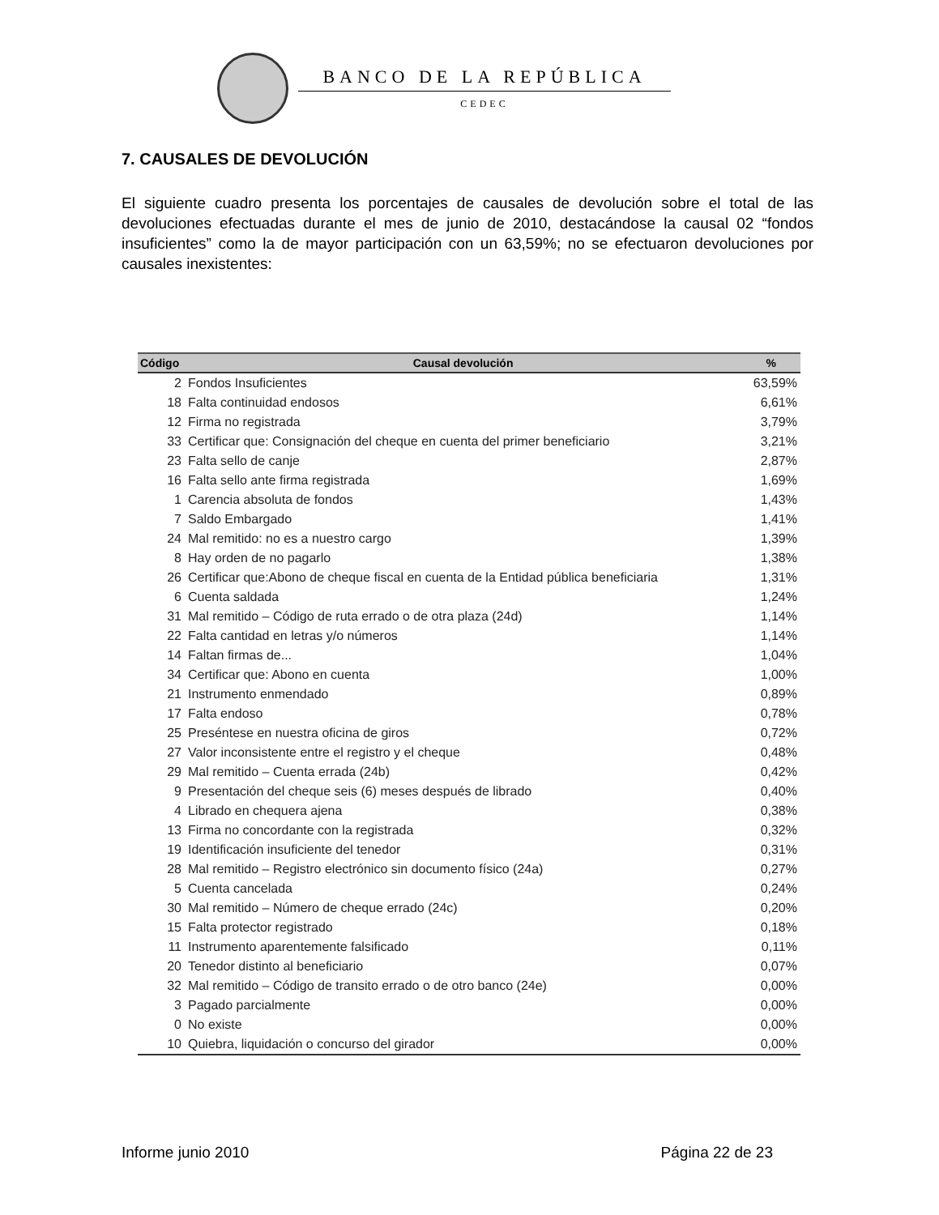BANCO DE LA REPÚBLICA
CEDEC
7. CAUSALES DE DEVOLUCIÓN
El siguiente cuadro presenta los porcentajes de causales de devolución sobre el total de las devoluciones efectuadas durante el mes de junio de 2010, destacándose la causal 02 “fondos insuficientes” como la de mayor participación con un 63,59%; no se efectuaron devoluciones por causales inexistentes:
| Código | Causal devolución | % |
| --- | --- | --- |
| 2 | Fondos Insuficientes | 63,59% |
| 18 | Falta continuidad endosos | 6,61% |
| 12 | Firma no registrada | 3,79% |
| 33 | Certificar que: Consignación del cheque en cuenta del primer beneficiario | 3,21% |
| 23 | Falta sello de canje | 2,87% |
| 16 | Falta sello ante firma registrada | 1,69% |
| 1 | Carencia absoluta de fondos | 1,43% |
| 7 | Saldo Embargado | 1,41% |
| 24 | Mal remitido: no es a nuestro cargo | 1,39% |
| 8 | Hay orden de no pagarlo | 1,38% |
| 26 | Certificar que:Abono de cheque fiscal en cuenta de la Entidad pública beneficiaria | 1,31% |
| 6 | Cuenta saldada | 1,24% |
| 31 | Mal remitido – Código de ruta errado o de otra plaza (24d) | 1,14% |
| 22 | Falta cantidad en letras y/o números | 1,14% |
| 14 | Faltan firmas de... | 1,04% |
| 34 | Certificar que: Abono en cuenta | 1,00% |
| 21 | Instrumento enmendado | 0,89% |
| 17 | Falta endoso | 0,78% |
| 25 | Preséntese en nuestra oficina de giros | 0,72% |
| 27 | Valor inconsistente entre el registro y el cheque | 0,48% |
| 29 | Mal remitido – Cuenta errada (24b) | 0,42% |
| 9 | Presentación del cheque seis (6) meses después de librado | 0,40% |
| 4 | Librado en chequera ajena | 0,38% |
| 13 | Firma no concordante con la registrada | 0,32% |
| 19 | Identificación insuficiente del tenedor | 0,31% |
| 28 | Mal remitido – Registro electrónico sin documento físico (24a) | 0,27% |
| 5 | Cuenta cancelada | 0,24% |
| 30 | Mal remitido – Número de cheque errado (24c) | 0,20% |
| 15 | Falta protector registrado | 0,18% |
| 11 | Instrumento aparentemente falsificado | 0,11% |
| 20 | Tenedor distinto al beneficiario | 0,07% |
| 32 | Mal remitido – Código de transito errado o de otro banco (24e) | 0,00% |
| 3 | Pagado parcialmente | 0,00% |
| 0 | No existe | 0,00% |
| 10 | Quiebra, liquidación o concurso del girador | 0,00% |
Informe junio 2010 Página 22 de 23